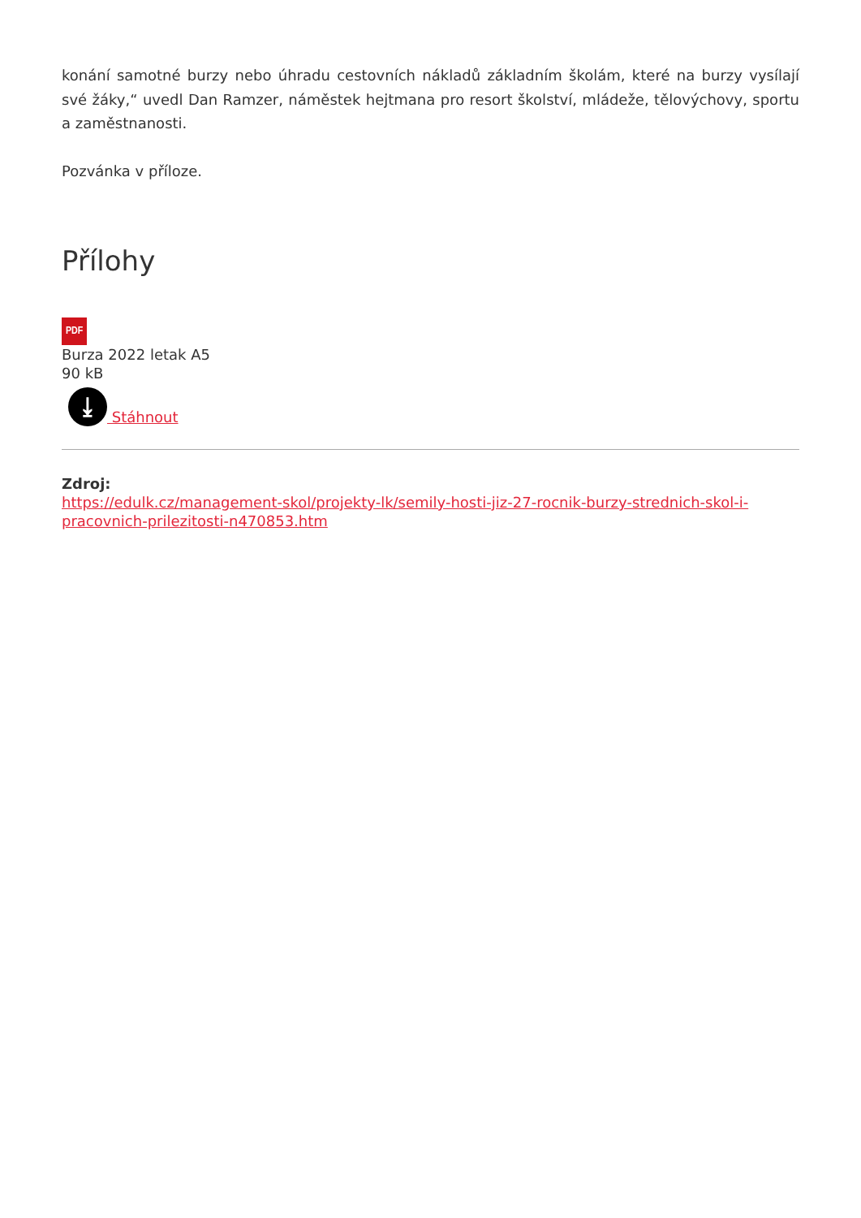konání samotné burzy nebo úhradu cestovních nákladů základním školám, které na burzy vysílají své žáky,“ uvedl Dan Ramzer, náměstek hejtmana pro resort školství, mládeže, tělovýchovy, sportu a zaměstnanosti.
Pozvánka v příloze.
Přílohy
PDF
Burza 2022 letak A5
90 kB
⤓
Stáhnout
Zdroj:
https://edulk.cz/management-skol/projekty-lk/semily-hosti-jiz-27-rocnik-burzy-strednich-skol-i-pracovnich-prilezitosti-n470853.htm